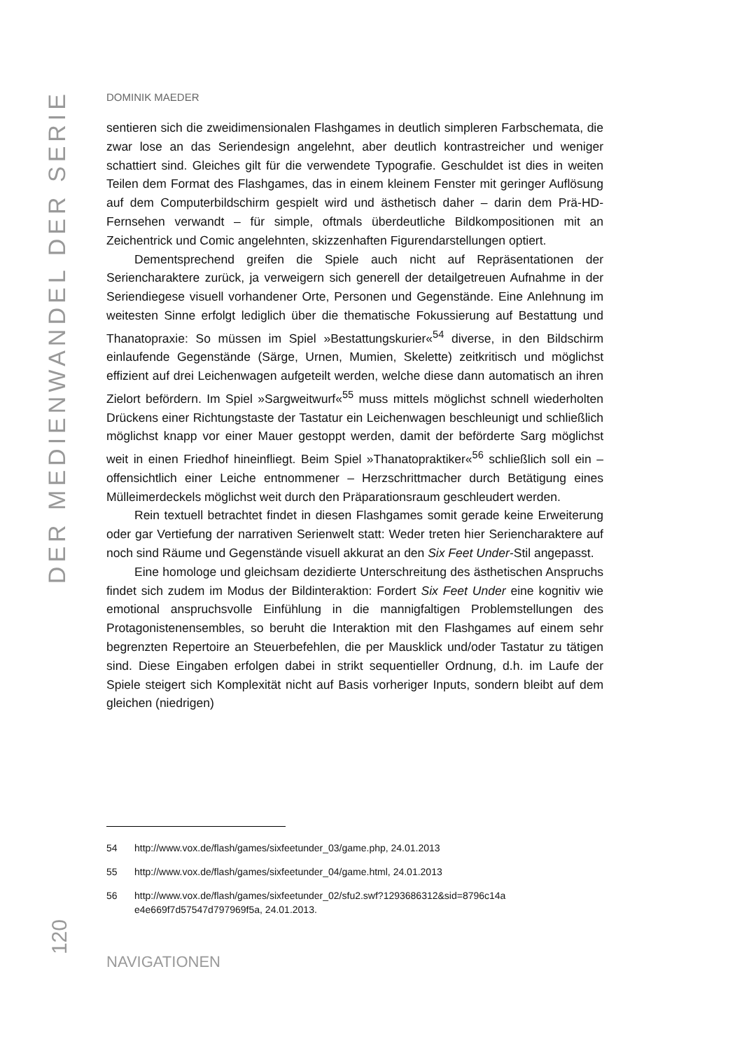DER MEDIENWANDEL DER SERIE
120
DOMINIK MAEDER
sentieren sich die zweidimensionalen Flashgames in deutlich simpleren Farbschemata, die zwar lose an das Seriendesign angelehnt, aber deutlich kontrastreicher und weniger schattiert sind. Gleiches gilt für die verwendete Typografie. Geschuldet ist dies in weiten Teilen dem Format des Flashgames, das in einem kleinem Fenster mit geringer Auflösung auf dem Computerbildschirm gespielt wird und ästhetisch daher – darin dem Prä-HD-Fernsehen verwandt – für simple, oftmals überdeutliche Bildkompositionen mit an Zeichentrick und Comic angelehnten, skizzenhaften Figurendarstellungen optiert.
Dementsprechend greifen die Spiele auch nicht auf Repräsentationen der Seriencharaktere zurück, ja verweigern sich generell der detailgetreuen Aufnahme in der Seriendiegese visuell vorhandener Orte, Personen und Gegenstände. Eine Anlehnung im weitesten Sinne erfolgt lediglich über die thematische Fokussierung auf Bestattung und Thanatopraxie: So müssen im Spiel »Bestattungskurier«<sup>54</sup> diverse, in den Bildschirm einlaufende Gegenstände (Särge, Urnen, Mumien, Skelette) zeitkritisch und möglichst effizient auf drei Leichenwagen aufgeteilt werden, welche diese dann automatisch an ihren Zielort befördern. Im Spiel »Sargweitwurf«<sup>55</sup> muss mittels möglichst schnell wiederholten Drückens einer Richtungstaste der Tastatur ein Leichenwagen beschleunigt und schließlich möglichst knapp vor einer Mauer gestoppt werden, damit der beförderte Sarg möglichst weit in einen Friedhof hineinfliegt. Beim Spiel »Thanatopraktiker«<sup>56</sup> schließlich soll ein – offensichtlich einer Leiche entnommener – Herzschrittmacher durch Betätigung eines Mülleimerdeckels möglichst weit durch den Präparationsraum geschleudert werden.
Rein textuell betrachtet findet in diesen Flashgames somit gerade keine Erweiterung oder gar Vertiefung der narrativen Serienwelt statt: Weder treten hier Seriencharaktere auf noch sind Räume und Gegenstände visuell akkurat an den Six Feet Under-Stil angepasst.
Eine homologe und gleichsam dezidierte Unterschreitung des ästhetischen Anspruchs findet sich zudem im Modus der Bildinteraktion: Fordert Six Feet Under eine kognitiv wie emotional anspruchsvolle Einfühlung in die mannigfaltigen Problemstellungen des Protagonistenensembles, so beruht die Interaktion mit den Flashgames auf einem sehr begrenzten Repertoire an Steuerbefehlen, die per Mausklick und/oder Tastatur zu tätigen sind. Diese Eingaben erfolgen dabei in strikt sequentieller Ordnung, d.h. im Laufe der Spiele steigert sich Komplexität nicht auf Basis vorheriger Inputs, sondern bleibt auf dem gleichen (niedrigen)
54 http://www.vox.de/flash/games/sixfeetunder_03/game.php, 24.01.2013
55 http://www.vox.de/flash/games/sixfeetunder_04/game.html, 24.01.2013
56 http://www.vox.de/flash/games/sixfeetunder_02/sfu2.swf?1293686312&sid=8796c14a e4e669f7d57547d797969f5a, 24.01.2013.
NAVIGATIONEN